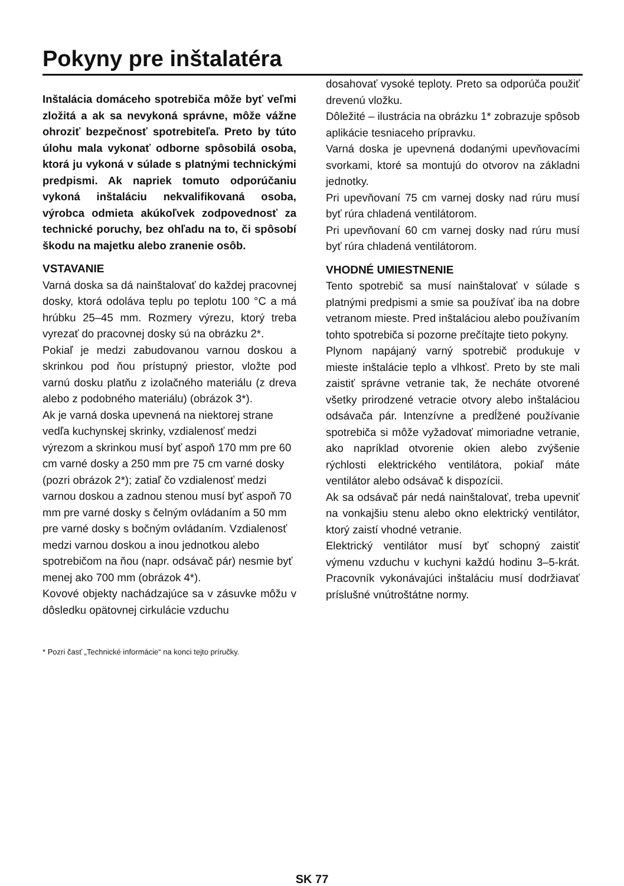Pokyny pre inštalatéra
Inštalácia domáceho spotrebiča môže byť veľmi zložitá a ak sa nevykoná správne, môže vážne ohroziť bezpečnosť spotrebiteľa. Preto by túto úlohu mala vykonať odborne spôsobilá osoba, ktorá ju vykoná v súlade s platnými technickými predpismi. Ak napriek tomuto odporúčaniu vykoná inštaláciu nekvalifikovaná osoba, výrobca odmieta akúkoľvek zodpovednosť za technické poruchy, bez ohľadu na to, či spôsobí škodu na majetku alebo zranenie osôb.
VSTAVANIE
Varná doska sa dá nainštalovať do každej pracovnej dosky, ktorá odoláva teplu po teplotu 100 °C a má hrúbku 25–45 mm. Rozmery výrezu, ktorý treba vyrezať do pracovnej dosky sú na obrázku 2*.
Pokiaľ je medzi zabudovanou varnou doskou a skrinkou pod ňou prístupný priestor, vložte pod varnú dosku platňu z izolačného materiálu (z dreva alebo z podobného materiálu) (obrázok 3*).
Ak je varná doska upevnená na niektorej strane vedľa kuchynskej skrinky, vzdialenosť medzi výrezom a skrinkou musí byť aspoň 170 mm pre 60 cm varné dosky a 250 mm pre 75 cm varné dosky (pozri obrázok 2*); zatiaľ čo vzdialenosť medzi varnou doskou a zadnou stenou musí byť aspoň 70 mm pre varné dosky s čelným ovládaním a 50 mm pre varné dosky s bočným ovládaním. Vzdialenosť medzi varnou doskou a inou jednotkou alebo spotrebičom na ňou (napr. odsávač pár) nesmie byť menej ako 700 mm (obrázok 4*).
Kovové objekty nachádzajúce sa v zásuvke môžu v dôsledku opätovnej cirkulácie vzduchu
* Pozri časť „Technické informácie“ na konci tejto príručky.
dosahovať vysoké teploty. Preto sa odporúča použiť drevenú vložku.
Dôležité – ilustrácia na obrázku 1* zobrazuje spôsob aplikácie tesniaceho prípravku.
Varná doska je upevnená dodanými upevňovacími svorkami, ktoré sa montujú do otvorov na základni jednotky.
Pri upevňovaní 75 cm varnej dosky nad rúru musí byť rúra chladená ventilátorom.
Pri upevňovaní 60 cm varnej dosky nad rúru musí byť rúra chladená ventilátorom.
VHODNÉ UMIESTNENIE
Tento spotrebič sa musí nainštalovať v súlade s platnými predpismi a smie sa používať iba na dobre vetranom mieste. Pred inštaláciou alebo používaním tohto spotrebiča si pozorne prečítajte tieto pokyny.
Plynom napájaný varný spotrebič produkuje v mieste inštalácie teplo a vlhkosť. Preto by ste mali zaistiť správne vetranie tak, že necháte otvorené všetky prirodzené vetracie otvory alebo inštaláciou odsávača pár. Intenzívne a predĺžené používanie spotrebiča si môže vyžadovať mimoriadne vetranie, ako napríklad otvorenie okien alebo zvýšenie rýchlosti elektrického ventilátora, pokiaľ máte ventilátor alebo odsávač k dispozícii.
Ak sa odsávač pár nedá nainštalovať, treba upevniť na vonkajšiu stenu alebo okno elektrický ventilátor, ktorý zaistí vhodné vetranie.
Elektrický ventilátor musí byť schopný zaistiť výmenu vzduchu v kuchyni každú hodinu 3–5-krát. Pracovník vykonávajúci inštaláciu musí dodržiavať príslušné vnútroštátne normy.
SK 77